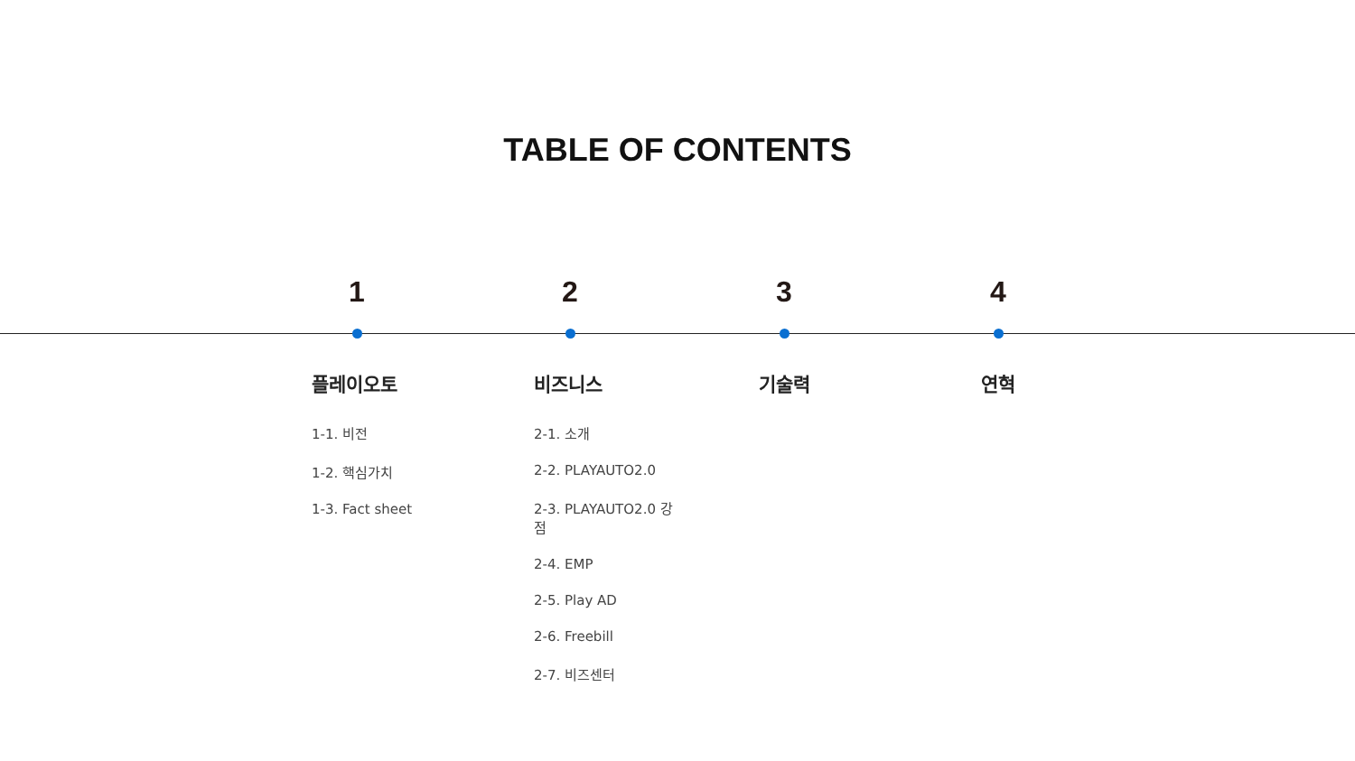TABLE OF CONTENTS
1
플레이오토
1-1. 비전
1-2. 핵심가치
1-3. Fact sheet
2
비즈니스
2-1. 소개
2-2. PLAYAUTO2.0
2-3. PLAYAUTO2.0 강점
2-4. EMP
2-5. Play AD
2-6. Freebill
2-7. 비즈센터
3
기술력
4
연혁